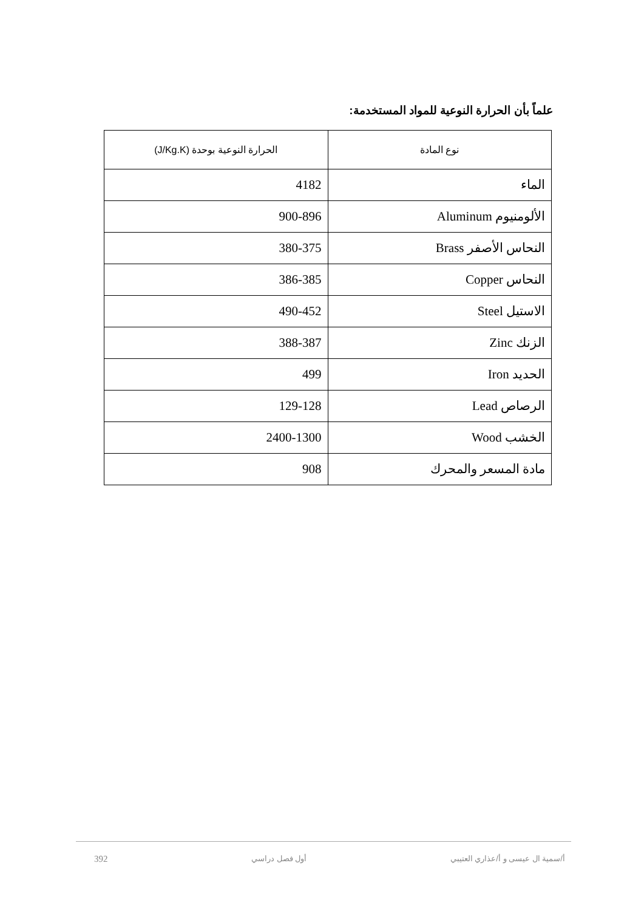علماً بأن الحرارة النوعية للمواد المستخدمة:
| نوع المادة | الحرارة النوعية بوحدة (J/Kg.K) |
| --- | --- |
| الماء | 4182 |
| الألومنيوم Aluminum | 900-896 |
| النحاس الأصفر Brass | 380-375 |
| النحاس Copper | 386-385 |
| الاستيل Steel | 490-452 |
| الزنك Zinc | 388-387 |
| الحديد Iron | 499 |
| الرصاص Lead | 129-128 |
| الخشب Wood | 2400-1300 |
| مادة المسعر والمحرك | 908 |
أ/سمية ال عيسى و أ/عذاري العتيبي أول فصل دراسي 392